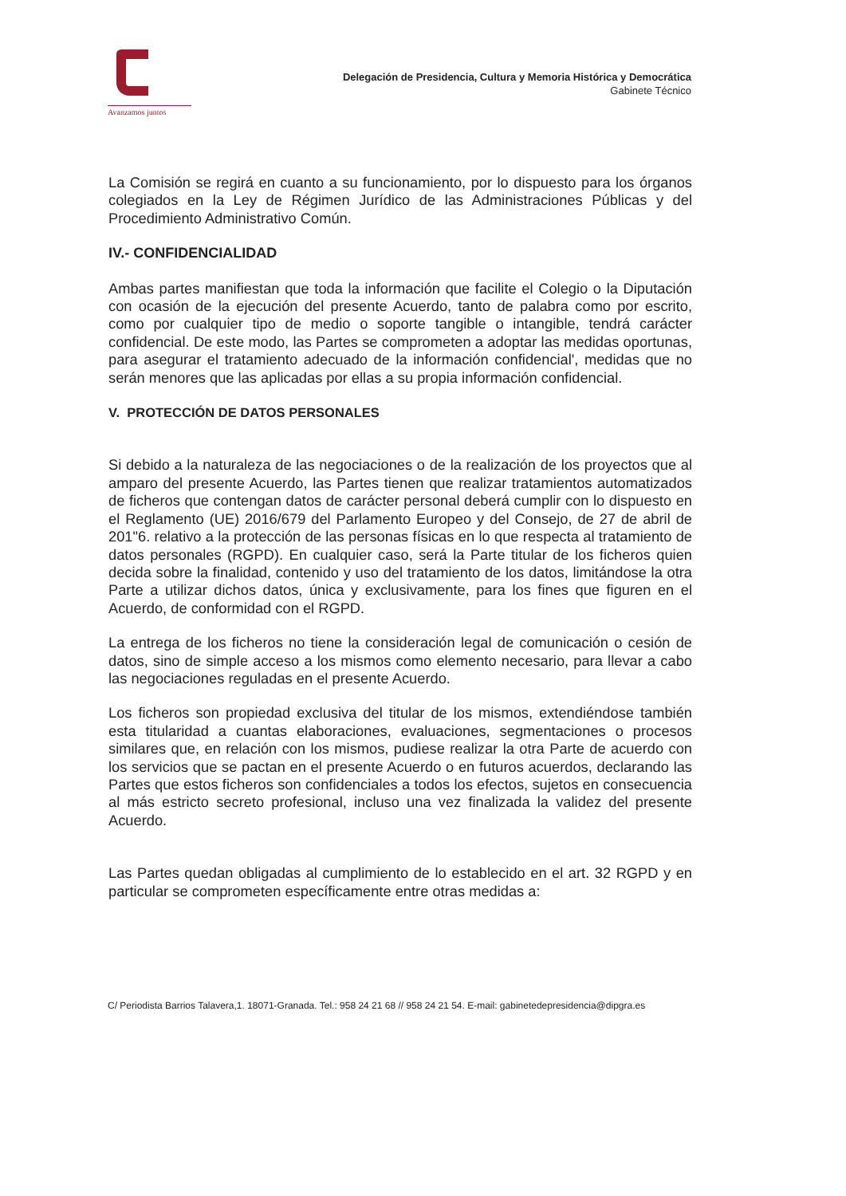Avanzamos juntos
Delegación de Presidencia, Cultura y Memoria Histórica y Democrática
Gabinete Técnico
La Comisión se regirá en cuanto a su funcionamiento, por lo dispuesto para los órganos colegiados en la Ley de Régimen Jurídico de las Administraciones Públicas y del Procedimiento Administrativo Común.
IV.- CONFIDENCIALIDAD
Ambas partes manifiestan que toda la información que facilite el Colegio o la Diputación con ocasión de la ejecución del presente Acuerdo, tanto de palabra como por escrito, como por cualquier tipo de medio o soporte tangible o intangible, tendrá carácter confidencial. De este modo, las Partes se comprometen a adoptar las medidas oportunas, para asegurar el tratamiento adecuado de la información confidencial', medidas que no serán menores que las aplicadas por ellas a su propia información confidencial.
V. PROTECCIÓN DE DATOS PERSONALES
Si debido a la naturaleza de las negociaciones o de la realización de los proyectos que al amparo del presente Acuerdo, las Partes tienen que realizar tratamientos automatizados de ficheros que contengan datos de carácter personal deberá cumplir con lo dispuesto en el Reglamento (UE) 2016/679 del Parlamento Europeo y del Consejo, de 27 de abril de 201"6. relativo a la protección de las personas físicas en lo que respecta al tratamiento de datos personales (RGPD). En cualquier caso, será la Parte titular de los ficheros quien decida sobre la finalidad, contenido y uso del tratamiento de los datos, limitándose la otra Parte a utilizar dichos datos, única y exclusivamente, para los fines que figuren en el Acuerdo, de conformidad con el RGPD.
La entrega de los ficheros no tiene la consideración legal de comunicación o cesión de datos, sino de simple acceso a los mismos como elemento necesario, para llevar a cabo las negociaciones reguladas en el presente Acuerdo.
Los ficheros son propiedad exclusiva del titular de los mismos, extendiéndose también esta titularidad a cuantas elaboraciones, evaluaciones, segmentaciones o procesos similares que, en relación con los mismos, pudiese realizar la otra Parte de acuerdo con los servicios que se pactan en el presente Acuerdo o en futuros acuerdos, declarando las Partes que estos ficheros son confidenciales a todos los efectos, sujetos en consecuencia al más estricto secreto profesional, incluso una vez finalizada la validez del presente Acuerdo.
Las Partes quedan obligadas al cumplimiento de lo establecido en el art. 32 RGPD y en particular se comprometen específicamente entre otras medidas a:
C/ Periodista Barrios Talavera,1. 18071-Granada. Tel.: 958 24 21 68 // 958 24 21 54. E-mail: gabinetedepresidencia@dipgra.es